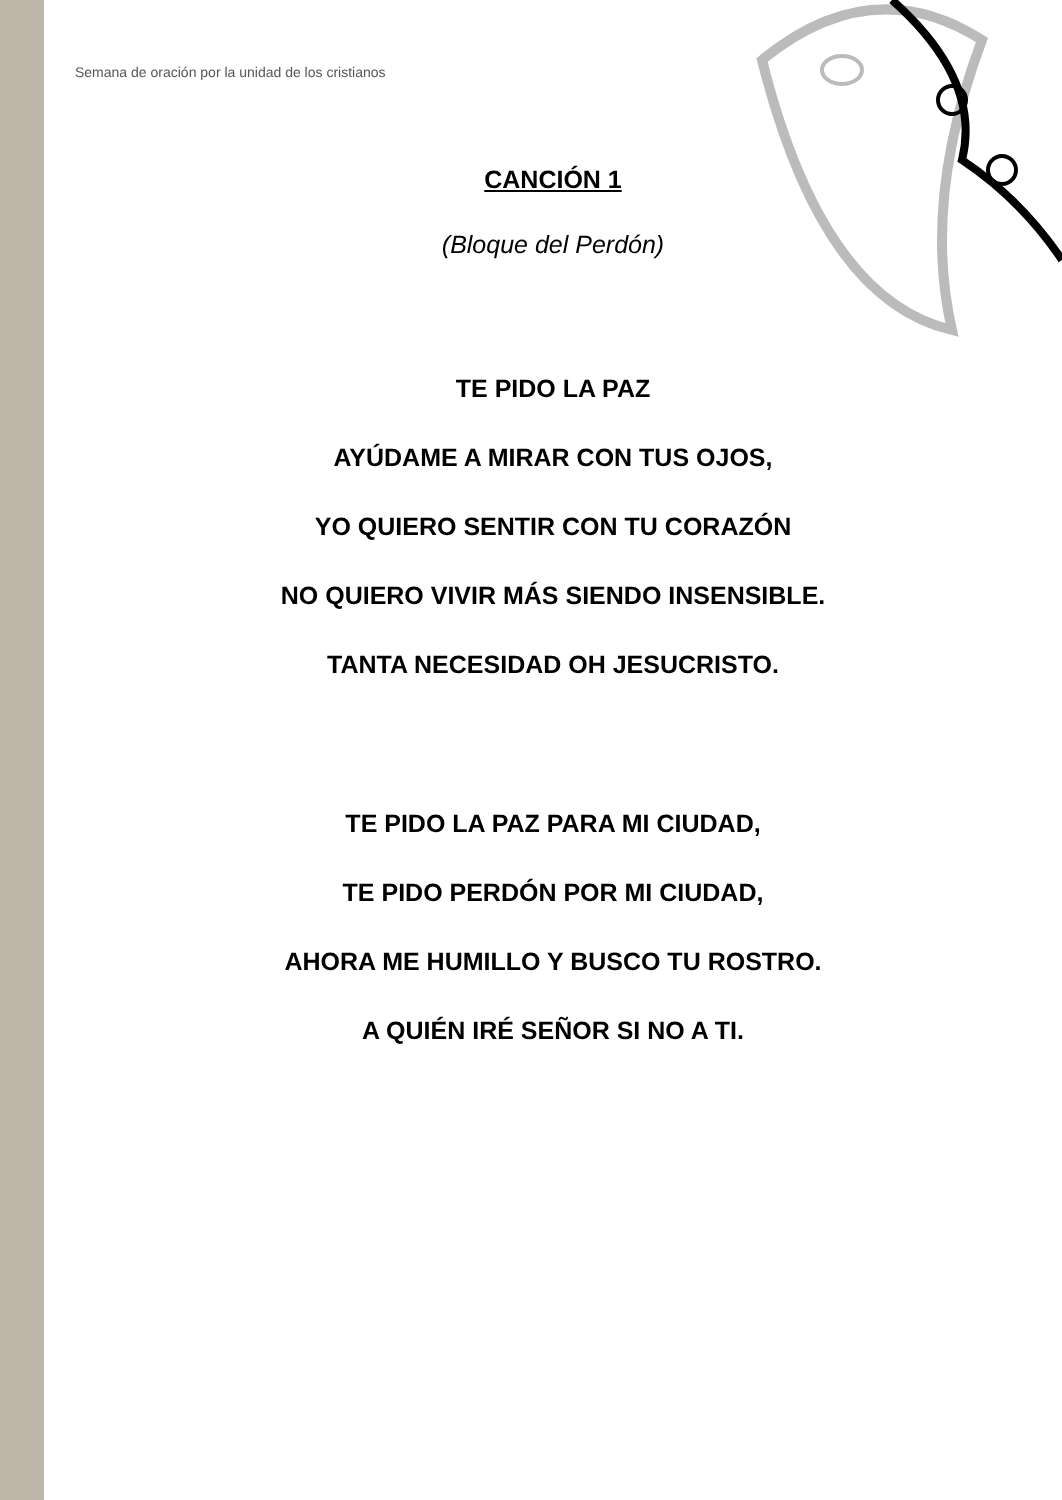Semana de oración por la unidad de los cristianos
CANCIÓN 1
(Bloque del Perdón)
TE PIDO LA PAZ
AYÚDAME A MIRAR CON TUS OJOS,
YO QUIERO SENTIR CON TU CORAZÓN
NO QUIERO VIVIR MÁS SIENDO INSENSIBLE.
TANTA NECESIDAD OH JESUCRISTO.
TE PIDO LA PAZ PARA MI CIUDAD,
TE PIDO PERDÓN POR MI CIUDAD,
AHORA ME HUMILLO Y BUSCO TU ROSTRO.
A QUIÉN IRÉ SEÑOR SI NO A TI.